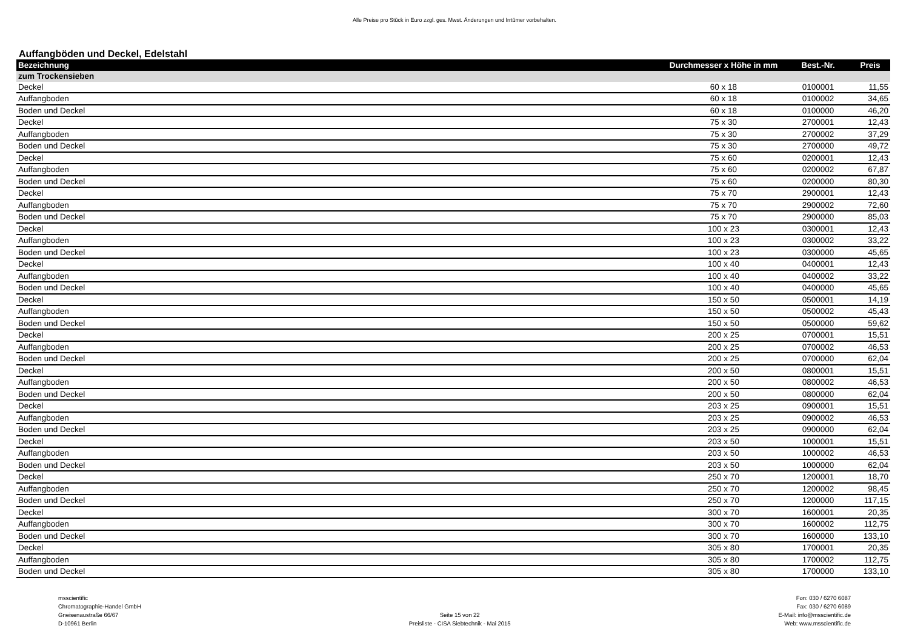Alle Preise pro Stück in Euro zzgl. ges. Mwst. Änderungen und Irrtümer vorbehalten.
Auffangböden und Deckel, Edelstahl
| Bezeichnung | Durchmesser x Höhe in mm | Best.-Nr. | Preis |
| --- | --- | --- | --- |
| zum Trockensieben | | | |
| Deckel | 60 x 18 | 0100001 | 11,55 |
| Auffangboden | 60 x 18 | 0100002 | 34,65 |
| Boden und Deckel | 60 x 18 | 0100000 | 46,20 |
| Deckel | 75 x 30 | 2700001 | 12,43 |
| Auffangboden | 75 x 30 | 2700002 | 37,29 |
| Boden und Deckel | 75 x 30 | 2700000 | 49,72 |
| Deckel | 75 x 60 | 0200001 | 12,43 |
| Auffangboden | 75 x 60 | 0200002 | 67,87 |
| Boden und Deckel | 75 x 60 | 0200000 | 80,30 |
| Deckel | 75 x 70 | 2900001 | 12,43 |
| Auffangboden | 75 x 70 | 2900002 | 72,60 |
| Boden und Deckel | 75 x 70 | 2900000 | 85,03 |
| Deckel | 100 x 23 | 0300001 | 12,43 |
| Auffangboden | 100 x 23 | 0300002 | 33,22 |
| Boden und Deckel | 100 x 23 | 0300000 | 45,65 |
| Deckel | 100 x 40 | 0400001 | 12,43 |
| Auffangboden | 100 x 40 | 0400002 | 33,22 |
| Boden und Deckel | 100 x 40 | 0400000 | 45,65 |
| Deckel | 150 x 50 | 0500001 | 14,19 |
| Auffangboden | 150 x 50 | 0500002 | 45,43 |
| Boden und Deckel | 150 x 50 | 0500000 | 59,62 |
| Deckel | 200 x 25 | 0700001 | 15,51 |
| Auffangboden | 200 x 25 | 0700002 | 46,53 |
| Boden und Deckel | 200 x 25 | 0700000 | 62,04 |
| Deckel | 200 x 50 | 0800001 | 15,51 |
| Auffangboden | 200 x 50 | 0800002 | 46,53 |
| Boden und Deckel | 200 x 50 | 0800000 | 62,04 |
| Deckel | 203 x 25 | 0900001 | 15,51 |
| Auffangboden | 203 x 25 | 0900002 | 46,53 |
| Boden und Deckel | 203 x 25 | 0900000 | 62,04 |
| Deckel | 203 x 50 | 1000001 | 15,51 |
| Auffangboden | 203 x 50 | 1000002 | 46,53 |
| Boden und Deckel | 203 x 50 | 1000000 | 62,04 |
| Deckel | 250 x 70 | 1200001 | 18,70 |
| Auffangboden | 250 x 70 | 1200002 | 98,45 |
| Boden und Deckel | 250 x 70 | 1200000 | 117,15 |
| Deckel | 300 x 70 | 1600001 | 20,35 |
| Auffangboden | 300 x 70 | 1600002 | 112,75 |
| Boden und Deckel | 300 x 70 | 1600000 | 133,10 |
| Deckel | 305 x 80 | 1700001 | 20,35 |
| Auffangboden | 305 x 80 | 1700002 | 112,75 |
| Boden und Deckel | 305 x 80 | 1700000 | 133,10 |
msscientific
Chromatographie-Handel GmbH
Gneisenaustraße 66/67
D-10961 Berlin
Seite 15 von 22
Preisliste - CISA Siebtechnik - Mai 2015
Fon: 030 / 6270 6087
Fax: 030 / 6270 6089
E-Mail: info@msscientific.de
Web: www.msscientific.de